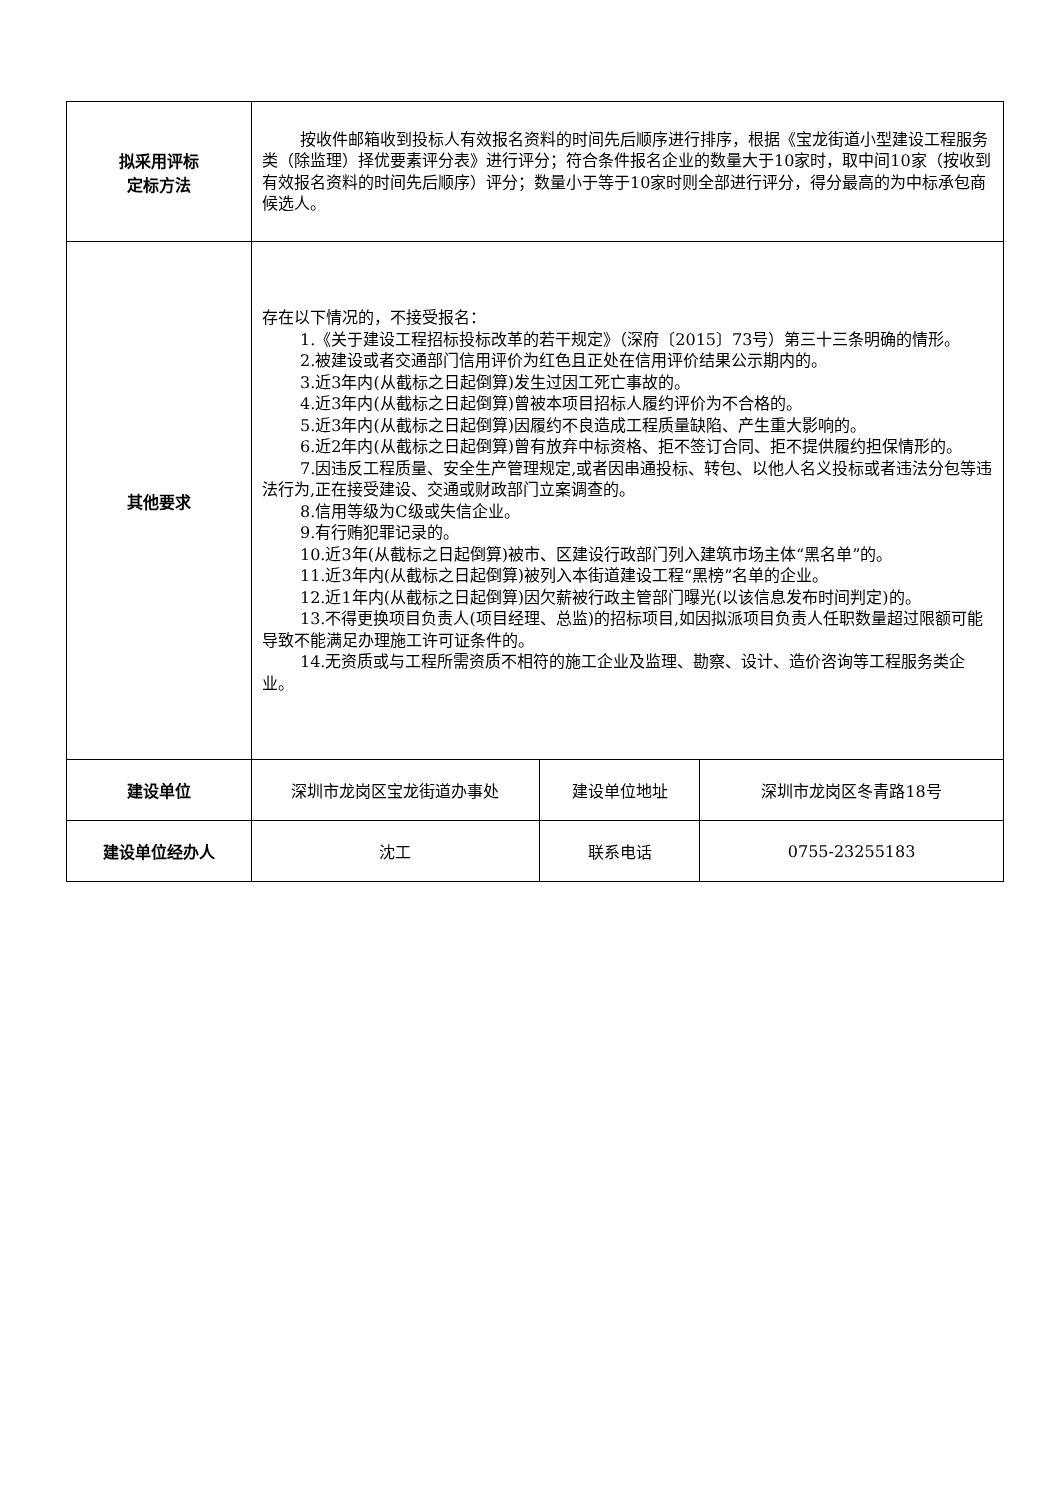| 拟采用评标 定标方法 | 按收件邮箱收到投标人有效报名资料的时间先后顺序进行排序，根据《宝龙街道小型建设工程服务类（除监理）择优要素评分表》进行评分；符合条件报名企业的数量大于10家时，取中间10家（按收到有效报名资料的时间先后顺序）评分；数量小于等于10家时则全部进行评分，得分最高的为中标承包商候选人。 | | |
| 其他要求 | 存在以下情况的，不接受报名： 1.《关于建设工程招标投标改革的若干规定》（深府〔2015〕73号）第三十三条明确的情形。 2.被建设或者交通部门信用评价为红色且正处在信用评价结果公示期内的。 3.近3年内(从截标之日起倒算)发生过因工死亡事故的。 4.近3年内(从截标之日起倒算)曾被本项目招标人履约评价为不合格的。 5.近3年内(从截标之日起倒算)因履约不良造成工程质量缺陷、产生重大影响的。 6.近2年内(从截标之日起倒算)曾有放弃中标资格、拒不签订合同、拒不提供履约担保情形的。 7.因违反工程质量、安全生产管理规定,或者因串通投标、转包、以他人名义投标或者违法分包等违法行为,正在接受建设、交通或财政部门立案调查的。 8.信用等级为C级或失信企业。 9.有行贿犯罪记录的。 10.近3年(从截标之日起倒算)被市、区建设行政部门列入建筑市场主体“黑名单”的。 11.近3年内(从截标之日起倒算)被列入本街道建设工程“黑榜”名单的企业。 12.近1年内(从截标之日起倒算)因欠薪被行政主管部门曝光(以该信息发布时间判定)的。 13.不得更换项目负责人(项目经理、总监)的招标项目,如因拟派项目负责人任职数量超过限额可能导致不能满足办理施工许可证条件的。 14.无资质或与工程所需资质不相符的施工企业及监理、勘察、设计、造价咨询等工程服务类企业。 | | |
| 建设单位 | 深圳市龙岗区宝龙街道办事处 | 建设单位地址 | 深圳市龙岗区冬青路18号 |
| 建设单位经办人 | 沈工 | 联系电话 | 0755-23255183 |